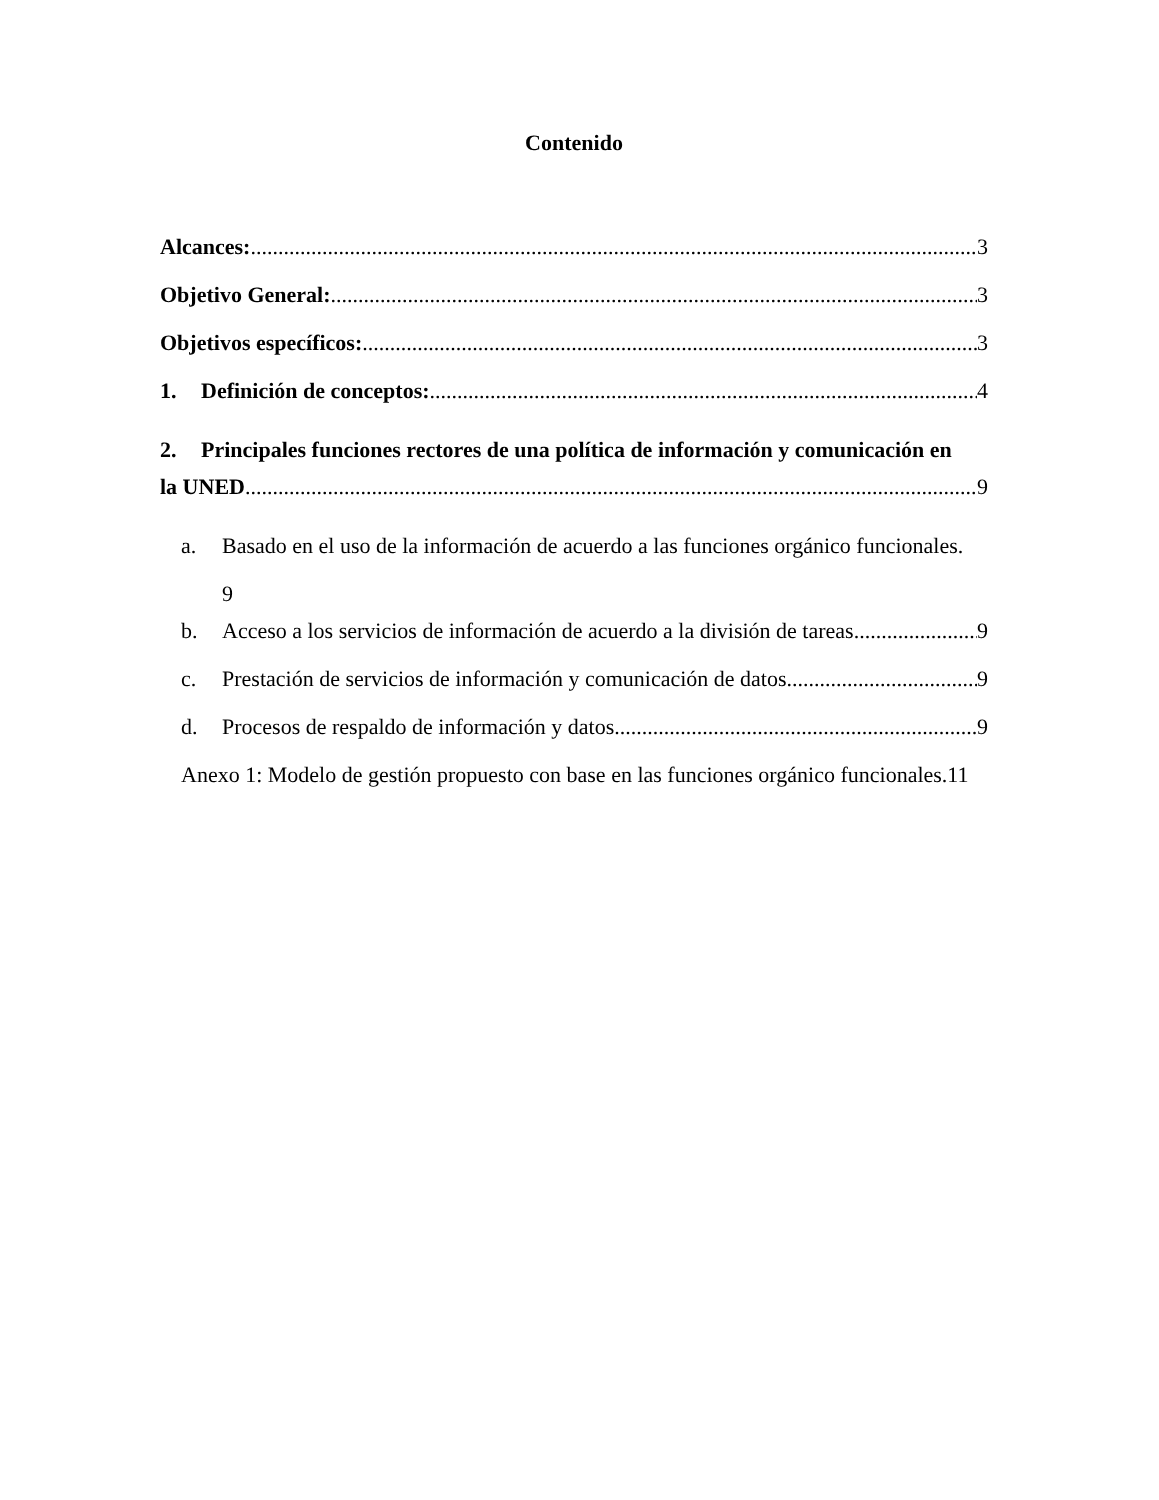Contenido
Alcances: 3
Objetivo General: 3
Objetivos específicos: 3
1. Definición de conceptos: 4
2. Principales funciones rectores de una política de información y comunicación en
la UNED 9
a. Basado en el uso de la información de acuerdo a las funciones orgánico funcionales.
9
b. Acceso a los servicios de información de acuerdo a la división de tareas. 9
c. Prestación de servicios de información y comunicación de datos. 9
d. Procesos de respaldo de información y datos. 9
Anexo 1: Modelo de gestión propuesto con base en las funciones orgánico funcionales. 11